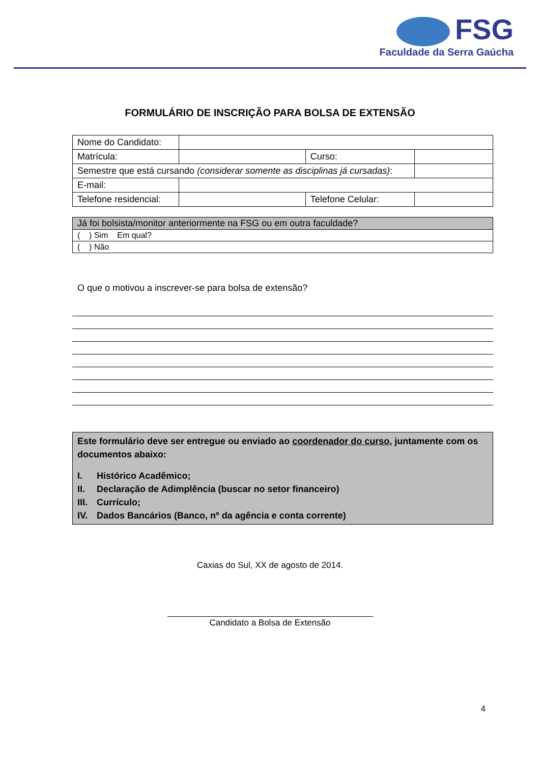FSG
Faculdade da Serra Gaúcha
FORMULÁRIO DE INSCRIÇÃO PARA BOLSA DE EXTENSÃO
| Nome do Candidato: | | | | |
| Matrícula: | | Curso: | | |
| Semestre que está cursando (considerar somente as disciplinas já cursadas) : | | | | |
| E-mail: | | | | |
| Telefone residencial: | | Telefone Celular: | | |
| Já foi bolsista/monitor anteriormente na FSG ou em outra faculdade? |
| ( ) Sim Em qual? |
| ( ) Não |
O que o motivou a inscrever-se para bolsa de extensão?
Este formulário deve ser entregue ou enviado ao coordenador do curso, juntamente com os documentos abaixo:
I. Histórico Acadêmico;
II. Declaração de Adimplência (buscar no setor financeiro)
III. Currículo;
IV. Dados Bancários (Banco, nº da agência e conta corrente)
Caxias do Sul, XX de agosto de 2014.
Candidato a Bolsa de Extensão
4